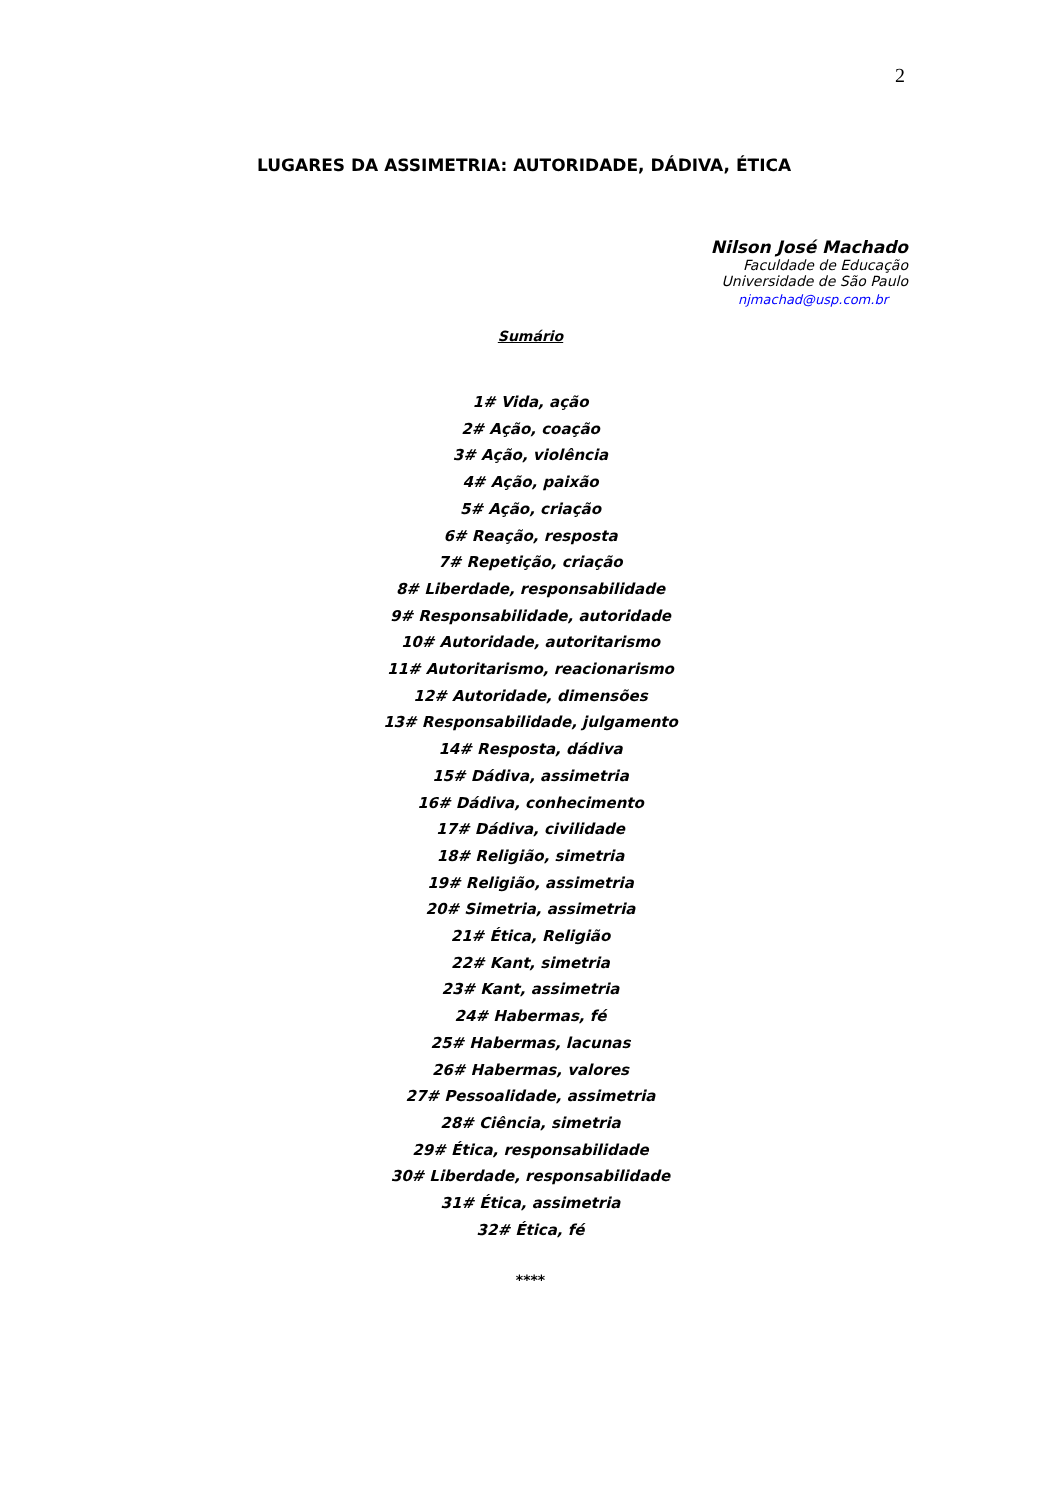2
LUGARES DA ASSIMETRIA: AUTORIDADE, DÁDIVA, ÉTICA
Nilson José Machado
Faculdade de Educação
Universidade de São Paulo
njmachad@usp.com.br
Sumário
1# Vida, ação
2# Ação, coação
3# Ação, violência
4# Ação, paixão
5# Ação, criação
6# Reação, resposta
7# Repetição, criação
8# Liberdade, responsabilidade
9# Responsabilidade, autoridade
10# Autoridade, autoritarismo
11# Autoritarismo, reacionarismo
12# Autoridade, dimensões
13# Responsabilidade, julgamento
14# Resposta, dádiva
15# Dádiva, assimetria
16# Dádiva, conhecimento
17# Dádiva, civilidade
18# Religião, simetria
19# Religião, assimetria
20# Simetria, assimetria
21# Ética, Religião
22# Kant, simetria
23# Kant, assimetria
24# Habermas, fé
25# Habermas, lacunas
26# Habermas, valores
27# Pessoalidade, assimetria
28# Ciência, simetria
29# Ética, responsabilidade
30# Liberdade, responsabilidade
31# Ética, assimetria
32# Ética, fé
****